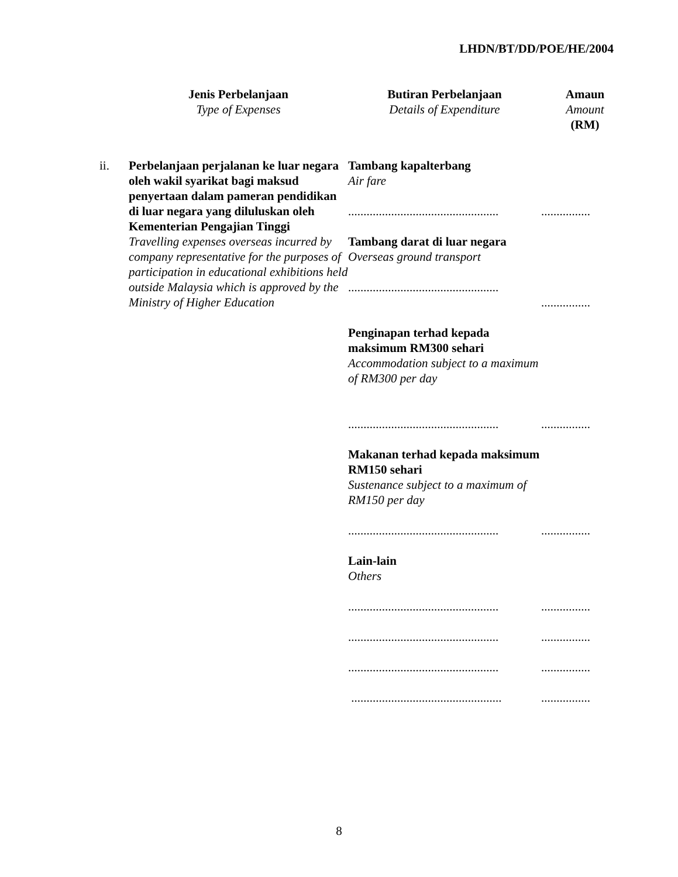LHDN/BT/DD/POE/HE/2004
| | Jenis Perbelanjaan Type of Expenses | Butiran Perbelanjaan Details of Expenditure | Amaun Amount (RM) |
| --- | --- | --- | --- |
| ii. | Perbelanjaan perjalanan ke luar negara oleh wakil syarikat bagi maksud penyertaan dalam pameran pendidikan di luar negara yang diluluskan oleh Kementerian Pengajian Tinggi Travelling expenses overseas incurred by company representative for the purposes of participation in educational exhibitions held outside Malaysia which is approved by the Ministry of Higher Education | Tambang kapalterbang Air fare ................................................. | ................ |
| | | Tambang darat di luar negara Overseas ground transport ................................................. | ................ |
| | | Penginapan terhad kepada maksimum RM300 sehari Accommodation subject to a maximum of RM300 per day ................................................. | ................ |
| | | Makanan terhad kepada maksimum RM150 sehari Sustenance subject to a maximum of RM150 per day ................................................. | ................ |
| | | Lain-lain Others ................................................. | ................ |
| | | ................................................. | ................ |
| | | ................................................. | ................ |
| | | ................................................. | ................ |
8